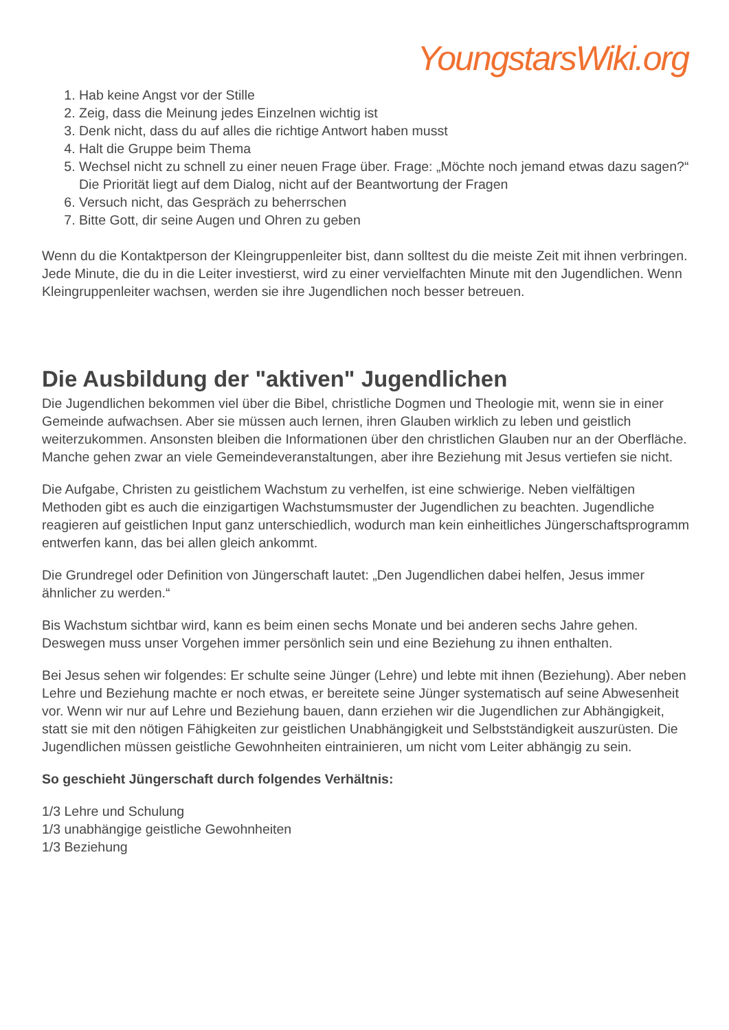YoungstarsWiki.org
1. Hab keine Angst vor der Stille
2. Zeig, dass die Meinung jedes Einzelnen wichtig ist
3. Denk nicht, dass du auf alles die richtige Antwort haben musst
4. Halt die Gruppe beim Thema
5. Wechsel nicht zu schnell zu einer neuen Frage über. Frage: „Möchte noch jemand etwas dazu sagen?“ Die Priorität liegt auf dem Dialog, nicht auf der Beantwortung der Fragen
6. Versuch nicht, das Gespräch zu beherrschen
7. Bitte Gott, dir seine Augen und Ohren zu geben
Wenn du die Kontaktperson der Kleingruppenleiter bist, dann solltest du die meiste Zeit mit ihnen verbringen. Jede Minute, die du in die Leiter investierst, wird zu einer vervielfachten Minute mit den Jugendlichen. Wenn Kleingruppenleiter wachsen, werden sie ihre Jugendlichen noch besser betreuen.
Die Ausbildung der "aktiven" Jugendlichen
Die Jugendlichen bekommen viel über die Bibel, christliche Dogmen und Theologie mit, wenn sie in einer Gemeinde aufwachsen. Aber sie müssen auch lernen, ihren Glauben wirklich zu leben und geistlich weiterzukommen. Ansonsten bleiben die Informationen über den christlichen Glauben nur an der Oberfläche. Manche gehen zwar an viele Gemeindeveranstaltungen, aber ihre Beziehung mit Jesus vertiefen sie nicht.
Die Aufgabe, Christen zu geistlichem Wachstum zu verhelfen, ist eine schwierige. Neben vielfältigen Methoden gibt es auch die einzigartigen Wachstumsmuster der Jugendlichen zu beachten. Jugendliche reagieren auf geistlichen Input ganz unterschiedlich, wodurch man kein einheitliches Jüngerschaftsprogramm entwerfen kann, das bei allen gleich ankommt.
Die Grundregel oder Definition von Jüngerschaft lautet: „Den Jugendlichen dabei helfen, Jesus immer ähnlicher zu werden.“
Bis Wachstum sichtbar wird, kann es beim einen sechs Monate und bei anderen sechs Jahre gehen. Deswegen muss unser Vorgehen immer persönlich sein und eine Beziehung zu ihnen enthalten.
Bei Jesus sehen wir folgendes: Er schulte seine Jünger (Lehre) und lebte mit ihnen (Beziehung). Aber neben Lehre und Beziehung machte er noch etwas, er bereitete seine Jünger systematisch auf seine Abwesenheit vor. Wenn wir nur auf Lehre und Beziehung bauen, dann erziehen wir die Jugendlichen zur Abhängigkeit, statt sie mit den nötigen Fähigkeiten zur geistlichen Unabhängigkeit und Selbstständigkeit auszurüsten. Die Jugendlichen müssen geistliche Gewohnheiten eintrainieren, um nicht vom Leiter abhängig zu sein.
So geschieht Jüngerschaft durch folgendes Verhältnis:
1/3 Lehre und Schulung
1/3 unabhängige geistliche Gewohnheiten
1/3 Beziehung